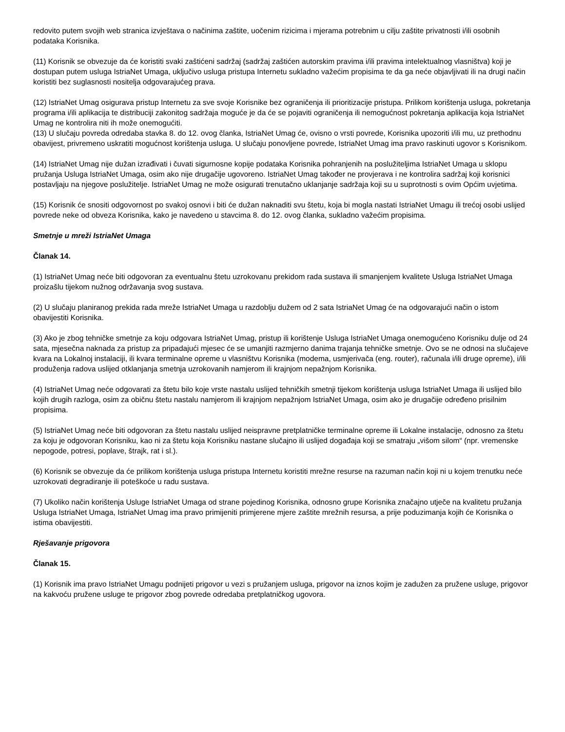redovito putem svojih web stranica izvještava o načinima zaštite, uočenim rizicima i mjerama potrebnim u cilju zaštite privatnosti i/ili osobnih podataka Korisnika.
(11) Korisnik se obvezuje da će koristiti svaki zaštićeni sadržaj (sadržaj zaštićen autorskim pravima i/ili pravima intelektualnog vlasništva) koji je dostupan putem usluga IstriaNet Umaga, uključivo usluga pristupa Internetu sukladno važećim propisima te da ga neće objavljivati ili na drugi način koristiti bez suglasnosti nositelja odgovarajućeg prava.
(12) IstriaNet Umag osigurava pristup Internetu za sve svoje Korisnike bez ograničenja ili prioritizacije pristupa. Prilikom korištenja usluga, pokretanja programa i/ili aplikacija te distribuciji zakonitog sadržaja moguće je da će se pojaviti ograničenja ili nemogućnost pokretanja aplikacija koja IstriaNet Umag ne kontrolira niti ih može onemogućiti.
(13) U slučaju povreda odredaba stavka 8. do 12. ovog članka, IstriaNet Umag će, ovisno o vrsti povrede, Korisnika upozoriti i/ili mu, uz prethodnu obavijest, privremeno uskratiti mogućnost korištenja usluga. U slučaju ponovljene povrede, IstriaNet Umag ima pravo raskinuti ugovor s Korisnikom.
(14) IstriaNet Umag nije dužan izrađivati i čuvati sigurnosne kopije podataka Korisnika pohranjenih na poslužiteljima IstriaNet Umaga u sklopu pružanja Usluga IstriaNet Umaga, osim ako nije drugačije ugovoreno. IstriaNet Umag također ne provjerava i ne kontrolira sadržaj koji korisnici postavljaju na njegove poslužitelje. IstriaNet Umag ne može osigurati trenutačno uklanjanje sadržaja koji su u suprotnosti s ovim Općim uvjetima.
(15) Korisnik će snositi odgovornost po svakoj osnovi i biti će dužan naknaditi svu štetu, koja bi mogla nastati IstriaNet Umagu ili trećoj osobi uslijed povrede neke od obveza Korisnika, kako je navedeno u stavcima 8. do 12. ovog članka, sukladno važećim propisima.
Smetnje u mreži IstriaNet Umaga
Članak 14.
(1) IstriaNet Umag neće biti odgovoran za eventualnu štetu uzrokovanu prekidom rada sustava ili smanjenjem kvalitete Usluga IstriaNet Umaga proizašlu tijekom nužnog održavanja svog sustava.
(2) U slučaju planiranog prekida rada mreže IstriaNet Umaga u razdoblju dužem od 2 sata IstriaNet Umag će na odgovarajući način o istom obavijestiti Korisnika.
(3) Ako je zbog tehničke smetnje za koju odgovara IstriaNet Umag, pristup ili korištenje Usluga IstriaNet Umaga onemogućeno Korisniku dulje od 24 sata, mjesečna naknada za pristup za pripadajući mjesec će se umanjiti razmjerno danima trajanja tehničke smetnje. Ovo se ne odnosi na slučajeve kvara na Lokalnoj instalaciji, ili kvara terminalne opreme u vlasništvu Korisnika (modema, usmjerivača (eng. router), računala i/ili druge opreme), i/ili produženja radova uslijed otklanjanja smetnja uzrokovanih namjerom ili krajnjom nepažnjom Korisnika.
(4) IstriaNet Umag neće odgovarati za štetu bilo koje vrste nastalu uslijed tehničkih smetnji tijekom korištenja usluga IstriaNet Umaga ili uslijed bilo kojih drugih razloga, osim za običnu štetu nastalu namjerom ili krajnjom nepažnjom IstriaNet Umaga, osim ako je drugačije određeno prisilnim propisima.
(5) IstriaNet Umag neće biti odgovoran za štetu nastalu uslijed neispravne pretplatničke terminalne opreme ili Lokalne instalacije, odnosno za štetu za koju je odgovoran Korisniku, kao ni za štetu koja Korisniku nastane slučajno ili uslijed događaja koji se smatraju „višom silom“ (npr. vremenske nepogode, potresi, poplave, štrajk, rat i sl.).
(6) Korisnik se obvezuje da će prilikom korištenja usluga pristupa Internetu koristiti mrežne resurse na razuman način koji ni u kojem trenutku neće uzrokovati degradiranje ili poteškoće u radu sustava.
(7) Ukoliko način korištenja Usluge IstriaNet Umaga od strane pojedinog Korisnika, odnosno grupe Korisnika značajno utječe na kvalitetu pružanja Usluga IstriaNet Umaga, IstriaNet Umag ima pravo primijeniti primjerene mjere zaštite mrežnih resursa, a prije poduzimanja kojih će Korisnika o istima obavijestiti.
Rješavanje prigovora
Članak 15.
(1) Korisnik ima pravo IstriaNet Umagu podnijeti prigovor u vezi s pružanjem usluga, prigovor na iznos kojim je zadužen za pružene usluge, prigovor na kakvoću pružene usluge te prigovor zbog povrede odredaba pretplatničkog ugovora.